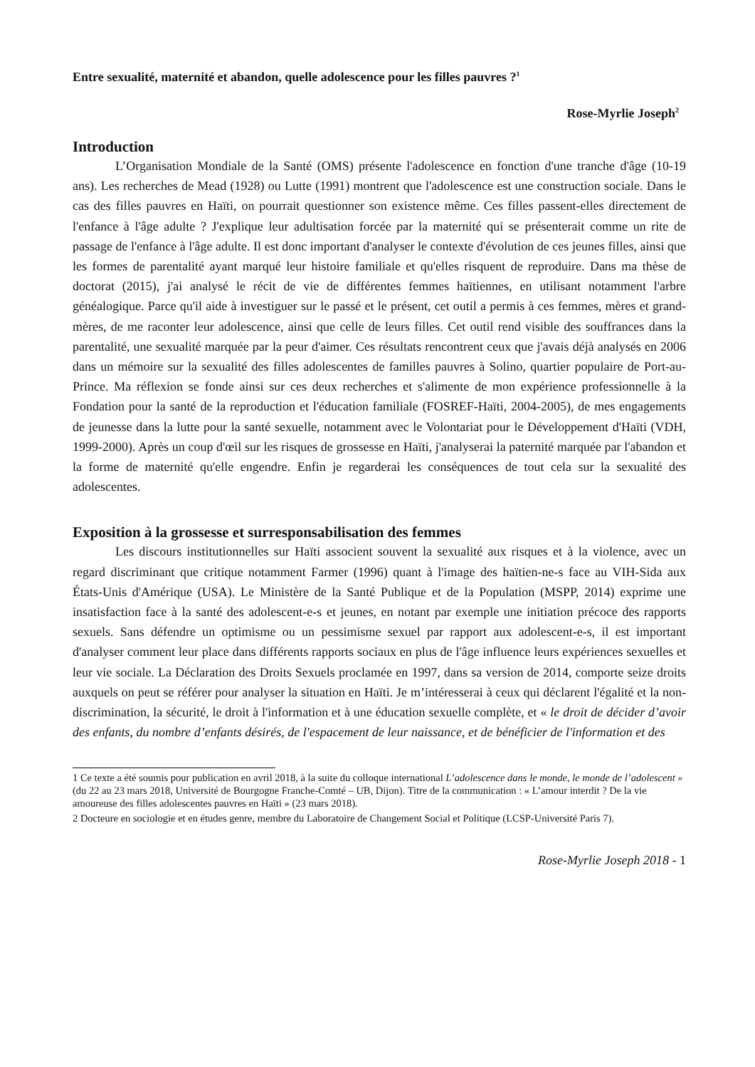Entre sexualité, maternité et abandon, quelle adolescence pour les filles pauvres ?<sup>1</sup>
Rose-Myrlie Joseph<sup>2</sup>
Introduction
L’Organisation Mondiale de la Santé (OMS) présente l'adolescence en fonction d'une tranche d'âge (10-19 ans). Les recherches de Mead (1928) ou Lutte (1991) montrent que l'adolescence est une construction sociale. Dans le cas des filles pauvres en Haïti, on pourrait questionner son existence même. Ces filles passent-elles directement de l'enfance à l'âge adulte ? J'explique leur adultisation forcée par la maternité qui se présenterait comme un rite de passage de l'enfance à l'âge adulte. Il est donc important d'analyser le contexte d'évolution de ces jeunes filles, ainsi que les formes de parentalité ayant marqué leur histoire familiale et qu'elles risquent de reproduire. Dans ma thèse de doctorat (2015), j'ai analysé le récit de vie de différentes femmes haïtiennes, en utilisant notamment l'arbre généalogique. Parce qu'il aide à investiguer sur le passé et le présent, cet outil a permis à ces femmes, mères et grand-mères, de me raconter leur adolescence, ainsi que celle de leurs filles. Cet outil rend visible des souffrances dans la parentalité, une sexualité marquée par la peur d'aimer. Ces résultats rencontrent ceux que j'avais déjà analysés en 2006 dans un mémoire sur la sexualité des filles adolescentes de familles pauvres à Solino, quartier populaire de Port-au-Prince. Ma réflexion se fonde ainsi sur ces deux recherches et s'alimente de mon expérience professionnelle à la Fondation pour la santé de la reproduction et l'éducation familiale (FOSREF-Haïti, 2004-2005), de mes engagements de jeunesse dans la lutte pour la santé sexuelle, notamment avec le Volontariat pour le Développement d'Haïti (VDH, 1999-2000). Après un coup d'œil sur les risques de grossesse en Haïti, j'analyserai la paternité marquée par l'abandon et la forme de maternité qu'elle engendre. Enfin je regarderai les conséquences de tout cela sur la sexualité des adolescentes.
Exposition à la grossesse et surresponsabilisation des femmes
Les discours institutionnelles sur Haïti associent souvent la sexualité aux risques et à la violence, avec un regard discriminant que critique notamment Farmer (1996) quant à l'image des haïtien-ne-s face au VIH-Sida aux États-Unis d'Amérique (USA). Le Ministère de la Santé Publique et de la Population (MSPP, 2014) exprime une insatisfaction face à la santé des adolescent-e-s et jeunes, en notant par exemple une initiation précoce des rapports sexuels. Sans défendre un optimisme ou un pessimisme sexuel par rapport aux adolescent-e-s, il est important d'analyser comment leur place dans différents rapports sociaux en plus de l'âge influence leurs expériences sexuelles et leur vie sociale. La Déclaration des Droits Sexuels proclamée en 1997, dans sa version de 2014, comporte seize droits auxquels on peut se référer pour analyser la situation en Haïti. Je m’intéresserai à ceux qui déclarent l'égalité et la non-discrimination, la sécurité, le droit à l'information et à une éducation sexuelle complète, et « le droit de décider d’avoir des enfants, du nombre d’enfants désirés, de l'espacement de leur naissance, et de bénéficier de l'information et des
1 Ce texte a été soumis pour publication en avril 2018, à la suite du colloque international L’adolescence dans le monde, le monde de l’adolescent » (du 22 au 23 mars 2018, Université de Bourgogne Franche-Comté – UB, Dijon). Titre de la communication : « L’amour interdit ? De la vie amoureuse des filles adolescentes pauvres en Haïti » (23 mars 2018).
2 Docteure en sociologie et en études genre, membre du Laboratoire de Changement Social et Politique (LCSP-Université Paris 7).
Rose-Myrlie Joseph 2018 - 1